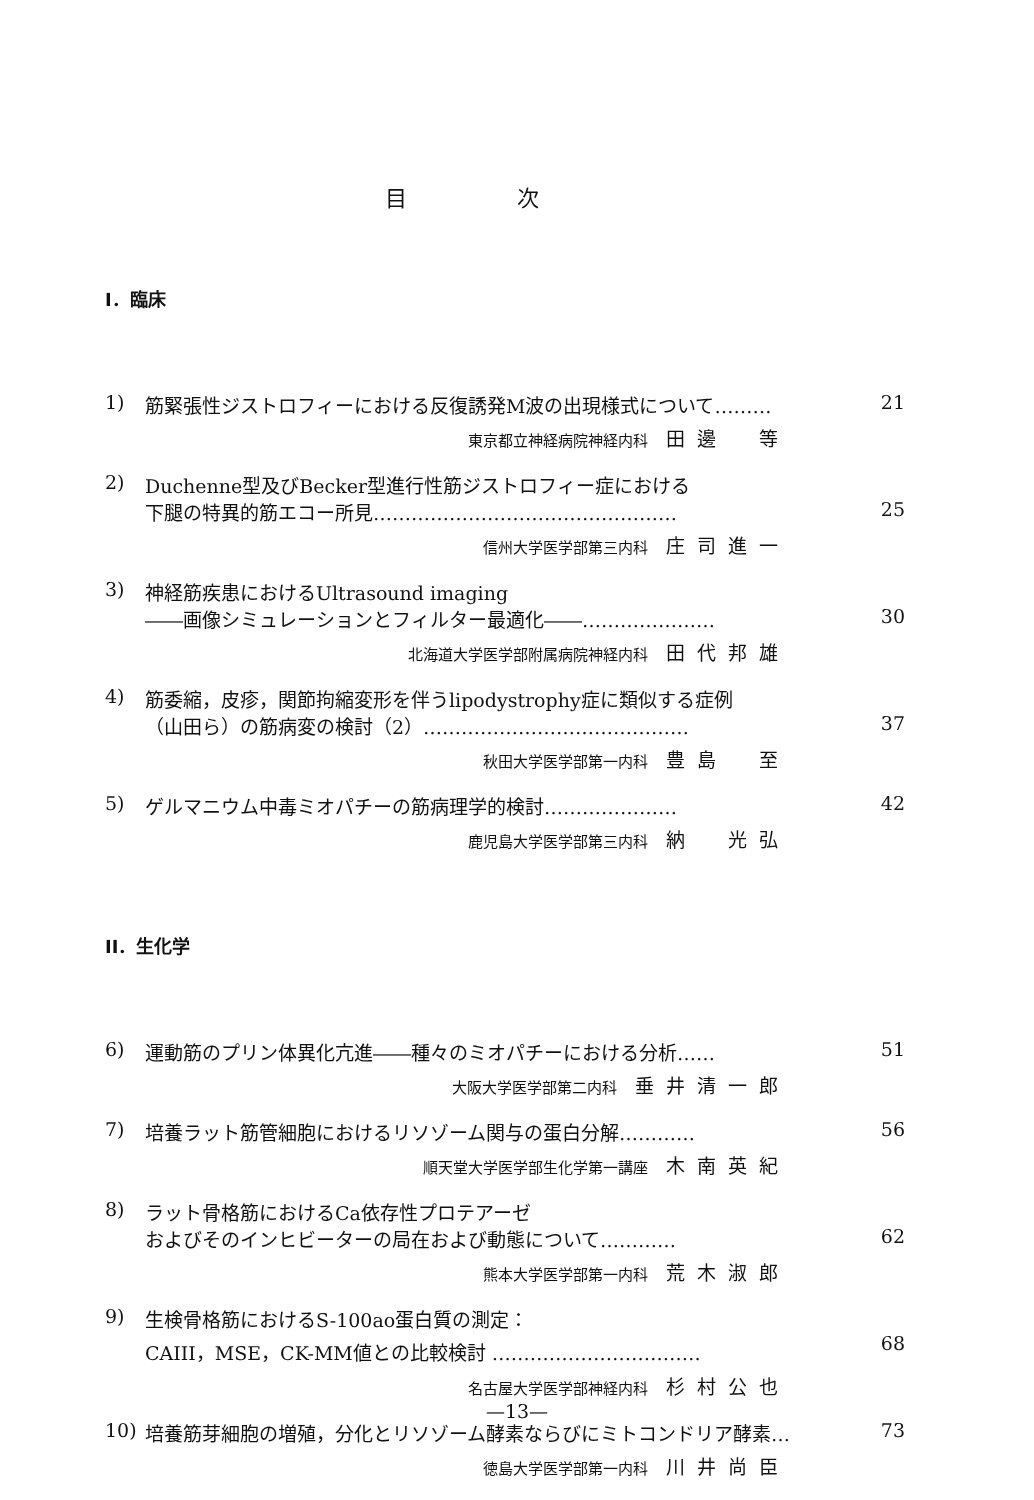目次
I．臨床
1) 筋緊張性ジストロフィーにおける反復誘発M波の出現様式について……… 21
東京都立神経病院神経内科 田邊　等
2) Duchenne型及びBecker型進行性筋ジストロフィー症における
下腿の特異的筋エコー所見………………………………………… 25
信州大学医学部第三内科 庄司進一
3) 神経筋疾患におけるUltrasound imaging
――画像シミュレーションとフィルター最適化――………………… 30
北海道大学医学部附属病院神経内科 田代邦雄
4) 筋委縮，皮疹，関節拘縮変形を伴うlipodystrophy症に類似する症例
（山田ら）の筋病変の検討（2）…………………………………… 37
秋田大学医学部第一内科 豊島　至
5) ゲルマニウム中毒ミオパチーの筋病理学的検討………………… 42
鹿児島大学医学部第三内科 納　光弘
II．生化学
6) 運動筋のプリン体異化亢進――種々のミオパチーにおける分析…… 51
大阪大学医学部第二内科 垂井清一郎
7) 培養ラット筋管細胞におけるリソゾーム関与の蛋白分解………… 56
順天堂大学医学部生化学第一講座 木南英紀
8) ラット骨格筋におけるCa依存性プロテアーゼ
およびそのインヒビーターの局在および動態について………… 62
熊本大学医学部第一内科 荒木淑郎
9) 生検骨格筋におけるS-100ao蛋白質の測定：
CAIII，MSE，CK-MM値との比較検討 …………………………… 68
名古屋大学医学部神経内科 杉村公也
10) 培養筋芽細胞の増殖，分化とリソゾーム酵素ならびにミトコンドリア酵素… 73
徳島大学医学部第一内科 川井尚臣
—13—